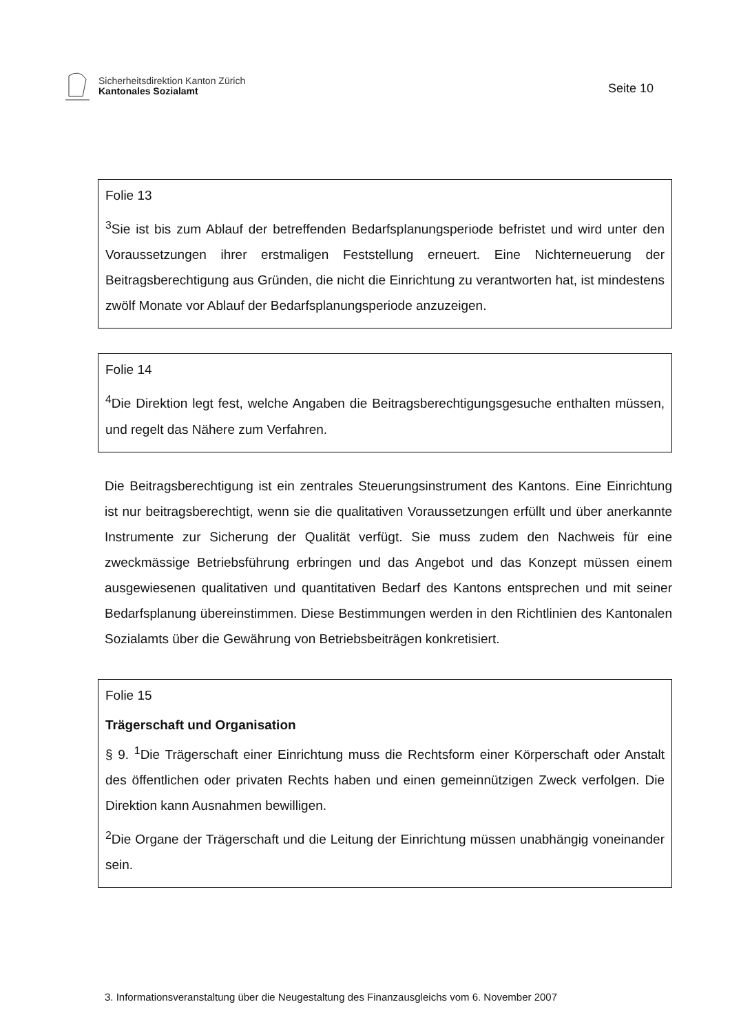Sicherheitsdirektion Kanton Zürich
Kantonales Sozialamt
Seite 10
Folie 13
<sup>3</sup> Sie ist bis zum Ablauf der betreffenden Bedarfsplanungsperiode befristet und wird unter den Voraussetzungen ihrer erstmaligen Feststellung erneuert. Eine Nichterneuerung der Beitragsberechtigung aus Gründen, die nicht die Einrichtung zu verantworten hat, ist mindestens zwölf Monate vor Ablauf der Bedarfsplanungsperiode anzuzeigen.
Folie 14
<sup>4</sup> Die Direktion legt fest, welche Angaben die Beitragsberechtigungsgesuche enthalten müssen, und regelt das Nähere zum Verfahren.
Die Beitragsberechtigung ist ein zentrales Steuerungsinstrument des Kantons. Eine Einrichtung ist nur beitragsberechtigt, wenn sie die qualitativen Voraussetzungen erfüllt und über anerkannte Instrumente zur Sicherung der Qualität verfügt. Sie muss zudem den Nachweis für eine zweckmässige Betriebsführung erbringen und das Angebot und das Konzept müssen einem ausgewiesenen qualitativen und quantitativen Bedarf des Kantons entsprechen und mit seiner Bedarfsplanung übereinstimmen. Diese Bestimmungen werden in den Richtlinien des Kantonalen Sozialamts über die Gewährung von Betriebsbeiträgen konkretisiert.
Folie 15
Trägerschaft und Organisation
§ 9. <sup>1</sup>Die Trägerschaft einer Einrichtung muss die Rechtsform einer Körperschaft oder Anstalt des öffentlichen oder privaten Rechts haben und einen gemeinnützigen Zweck verfolgen. Die Direktion kann Ausnahmen bewilligen.
<sup>2</sup> Die Organe der Trägerschaft und die Leitung der Einrichtung müssen unabhängig voneinander sein.
3. Informationsveranstaltung über die Neugestaltung des Finanzausgleichs vom 6. November 2007